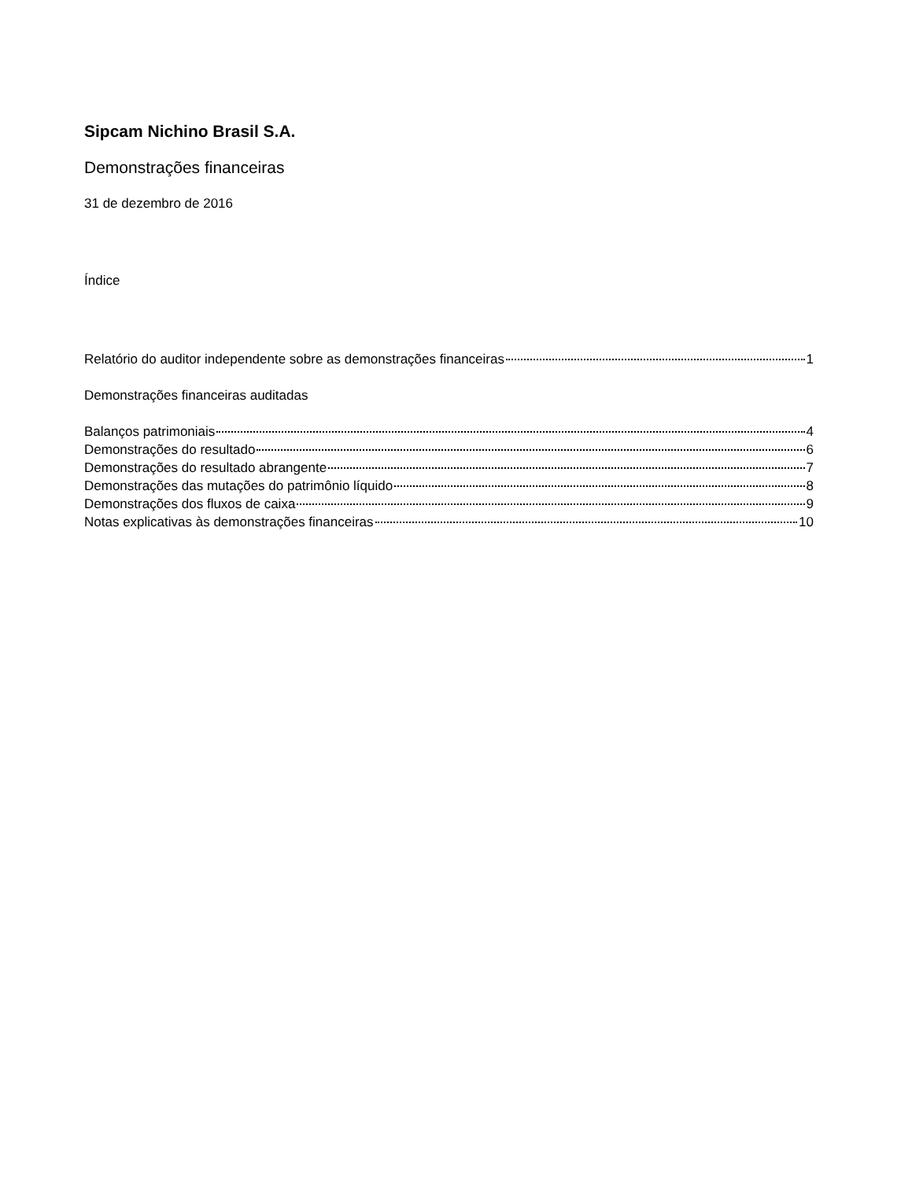Sipcam Nichino Brasil S.A.
Demonstrações financeiras
31 de dezembro de 2016
Índice
Relatório do auditor independente sobre as demonstrações financeiras 1
Demonstrações financeiras auditadas
Balanços patrimoniais 4
Demonstrações do resultado 6
Demonstrações do resultado abrangente 7
Demonstrações das mutações do patrimônio líquido 8
Demonstrações dos fluxos de caixa 9
Notas explicativas às demonstrações financeiras 10